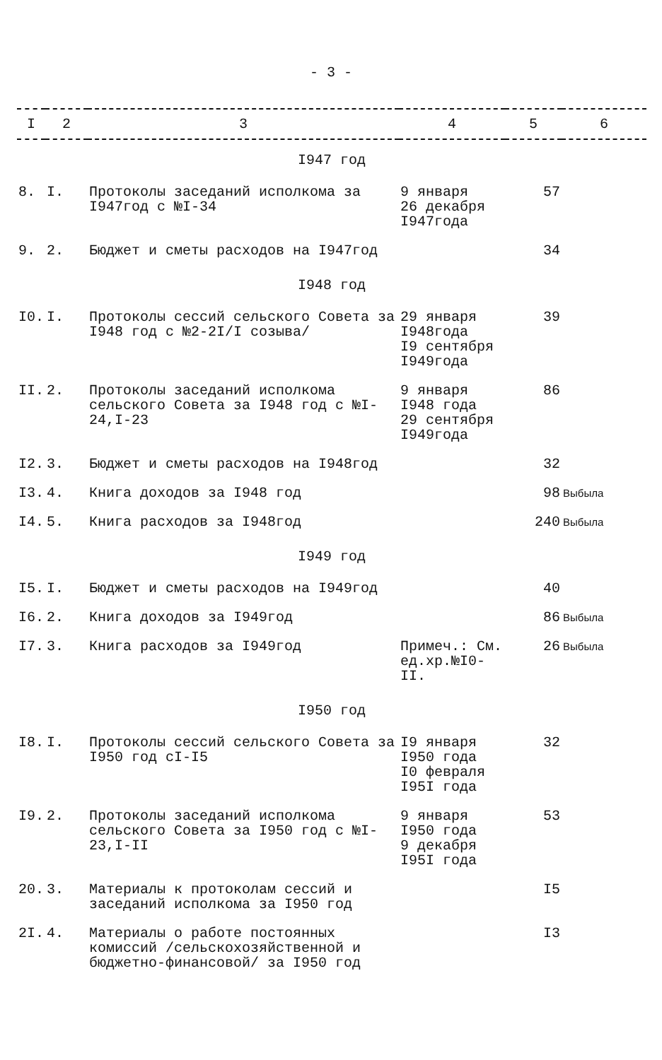- 3 -
| I | 2 | 3 | 4 | 5 | 6 |
| --- | --- | --- | --- | --- | --- |
| I947 год | | | | | |
| 8. | I. | Протоколы заседаний исполкома за I947год с №I-34 | 9 января 26 декабря I947года | 57 | |
| 9. | 2. | Бюджет и сметы расходов на I947год | | 34 | |
| I948 год | | | | | |
| I0. | I. | Протоколы сессий сельского Совета за I948 год с №2-2I/I созыва/ | 29 января I948года I9 сентября I949года | 39 | |
| II. | 2. | Протоколы заседаний исполкома сельского Совета за I948 год с №I-24,I-23 | 9 января I948 года 29 сентября I949года | 86 | |
| I2. | 3. | Бюджет и сметы расходов на I948год | | 32 | |
| I3. | 4. | Книга доходов за I948 год | | 98 | Выбыла |
| I4. | 5. | Книга расходов за I948год | | 240 | Выбыла |
| I949 год | | | | | |
| I5. | I. | Бюджет и сметы расходов на I949год | | 40 | |
| I6. | 2. | Книга доходов за I949год | | 86 | Выбыла |
| I7. | 3. | Книга расходов за I949год | Примеч.: См. ед.хр.№I0-II. | 26 | Выбыла |
| I950 год | | | | | |
| I8. | I. | Протоколы сессий сельского Совета за I950 год сI-I5 | I9 января I950 года I0 февраля I95I года | 32 | |
| I9. | 2. | Протоколы заседаний исполкома сельского Совета за I950 год с №I-23,I-II | 9 января I950 года 9 декабря I95I года | 53 | |
| 20. | 3. | Материалы к протоколам сессий и заседаний исполкома за I950 год | | I5 | |
| 2I. | 4. | Материалы о работе постоянных комиссий /сельскохозяйственной и бюджетно-финансовой/ за I950 год | | I3 | |